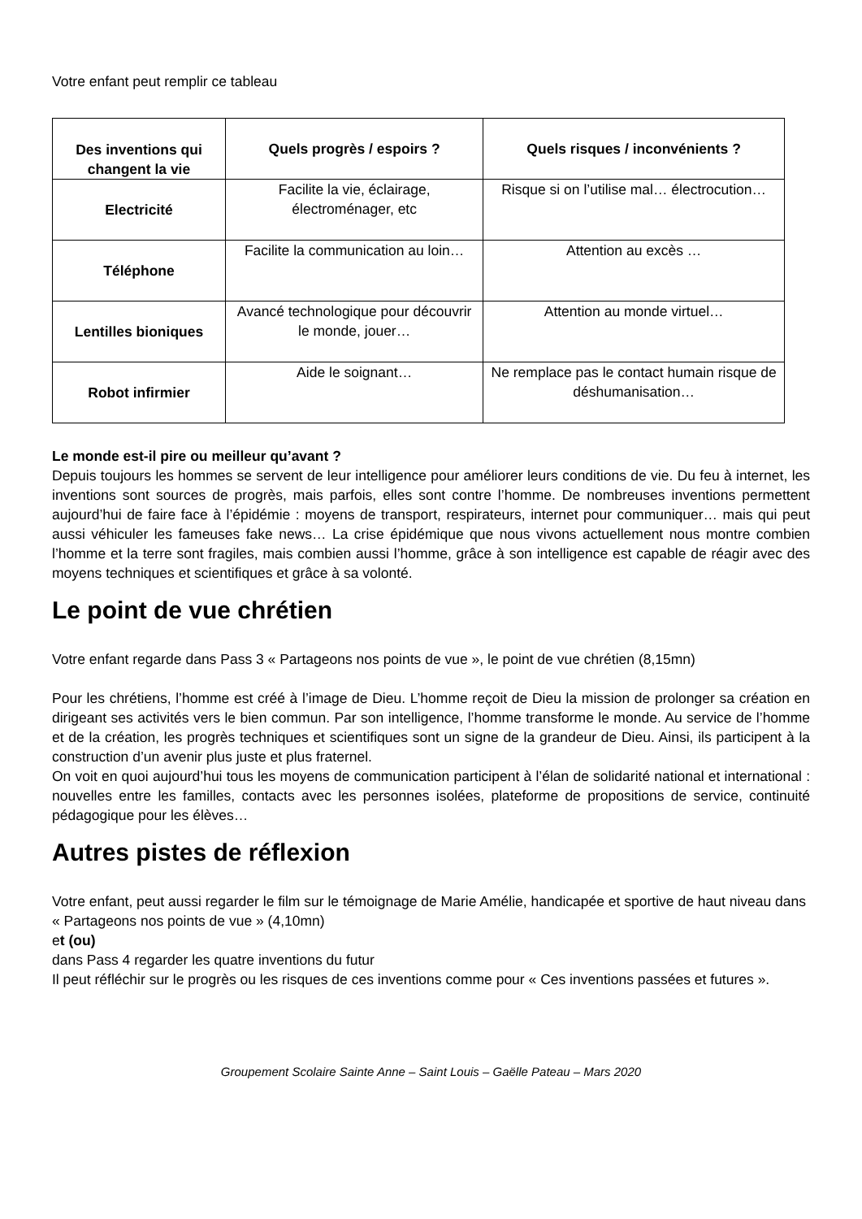Votre enfant peut remplir ce tableau
| Des inventions qui changent la vie | Quels progrès / espoirs ? | Quels risques / inconvénients ? |
| --- | --- | --- |
| Electricité | Facilite la vie, éclairage, électroménager, etc | Risque si on l’utilise mal… électrocution… |
| Téléphone | Facilite la communication au loin… | Attention au excès … |
| Lentilles bioniques | Avancé technologique pour découvrir le monde, jouer… | Attention au monde virtuel… |
| Robot infirmier | Aide le soignant… | Ne remplace pas le contact humain risque de déshumanisation… |
Le monde est-il pire ou meilleur qu’avant ?
Depuis toujours les hommes se servent de leur intelligence pour améliorer leurs conditions de vie. Du feu à internet, les inventions sont sources de progrès, mais parfois, elles sont contre l’homme. De nombreuses inventions permettent aujourd’hui de faire face à l’épidémie : moyens de transport, respirateurs, internet pour communiquer… mais qui peut aussi véhiculer les fameuses fake news… La crise épidémique que nous vivons actuellement nous montre combien l’homme et la terre sont fragiles, mais combien aussi l’homme, grâce à son intelligence est capable de réagir avec des moyens techniques et scientifiques et grâce à sa volonté.
Le point de vue chrétien
Votre enfant regarde dans Pass 3 « Partageons nos points de vue », le point de vue chrétien (8,15mn)
Pour les chrétiens, l’homme est créé à l’image de Dieu. L’homme reçoit de Dieu la mission de prolonger sa création en dirigeant ses activités vers le bien commun. Par son intelligence, l’homme transforme le monde. Au service de l’homme et de la création, les progrès techniques et scientifiques sont un signe de la grandeur de Dieu. Ainsi, ils participent à la construction d’un avenir plus juste et plus fraternel.
On voit en quoi aujourd’hui tous les moyens de communication participent à l’élan de solidarité national et international : nouvelles entre les familles, contacts avec les personnes isolées, plateforme de propositions de service, continuité pédagogique pour les élèves…
Autres pistes de réflexion
Votre enfant, peut aussi regarder le film sur le témoignage de Marie Amélie, handicapée et sportive de haut niveau dans « Partageons nos points de vue » (4,10mn)
et (ou)
dans Pass 4 regarder les quatre inventions du futur
Il peut réfléchir sur le progrès ou les risques de ces inventions comme pour « Ces inventions passées et futures ».
Groupement Scolaire Sainte Anne – Saint Louis – Gaëlle Pateau – Mars 2020